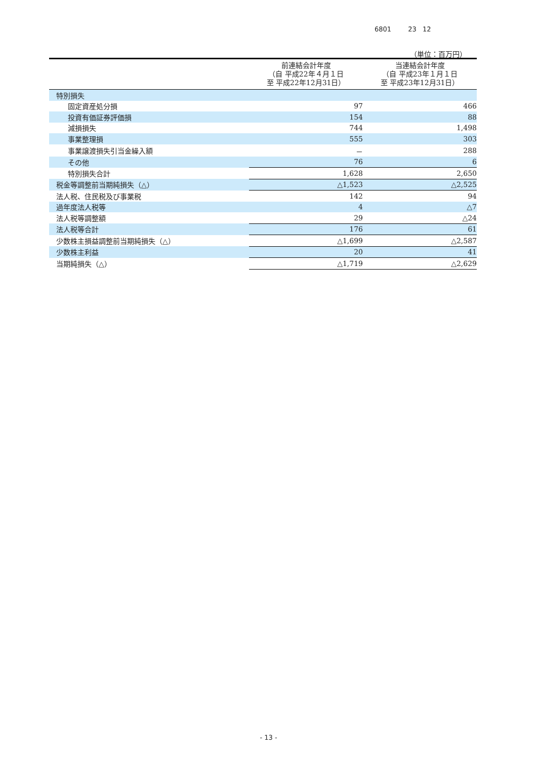6801 23 12
（単位：百万円）
| | 前連結会計年度 （自 平成22年４月１日 至 平成22年12月31日） | 当連結会計年度 （自 平成23年１月１日 至 平成23年12月31日） |
| --- | --- | --- |
| 特別損失 | | |
| 固定資産処分損 | 97 | 466 |
| 投資有価証券評価損 | 154 | 88 |
| 減損損失 | 744 | 1,498 |
| 事業整理損 | 555 | 303 |
| 事業譲渡損失引当金繰入額 | － | 288 |
| その他 | 76 | 6 |
| 特別損失合計 | 1,628 | 2,650 |
| 税金等調整前当期純損失（△） | △1,523 | △2,525 |
| 法人税、住民税及び事業税 | 142 | 94 |
| 過年度法人税等 | 4 | △7 |
| 法人税等調整額 | 29 | △24 |
| 法人税等合計 | 176 | 61 |
| 少数株主損益調整前当期純損失（△） | △1,699 | △2,587 |
| 少数株主利益 | 20 | 41 |
| 当期純損失（△） | △1,719 | △2,629 |
- 13 -